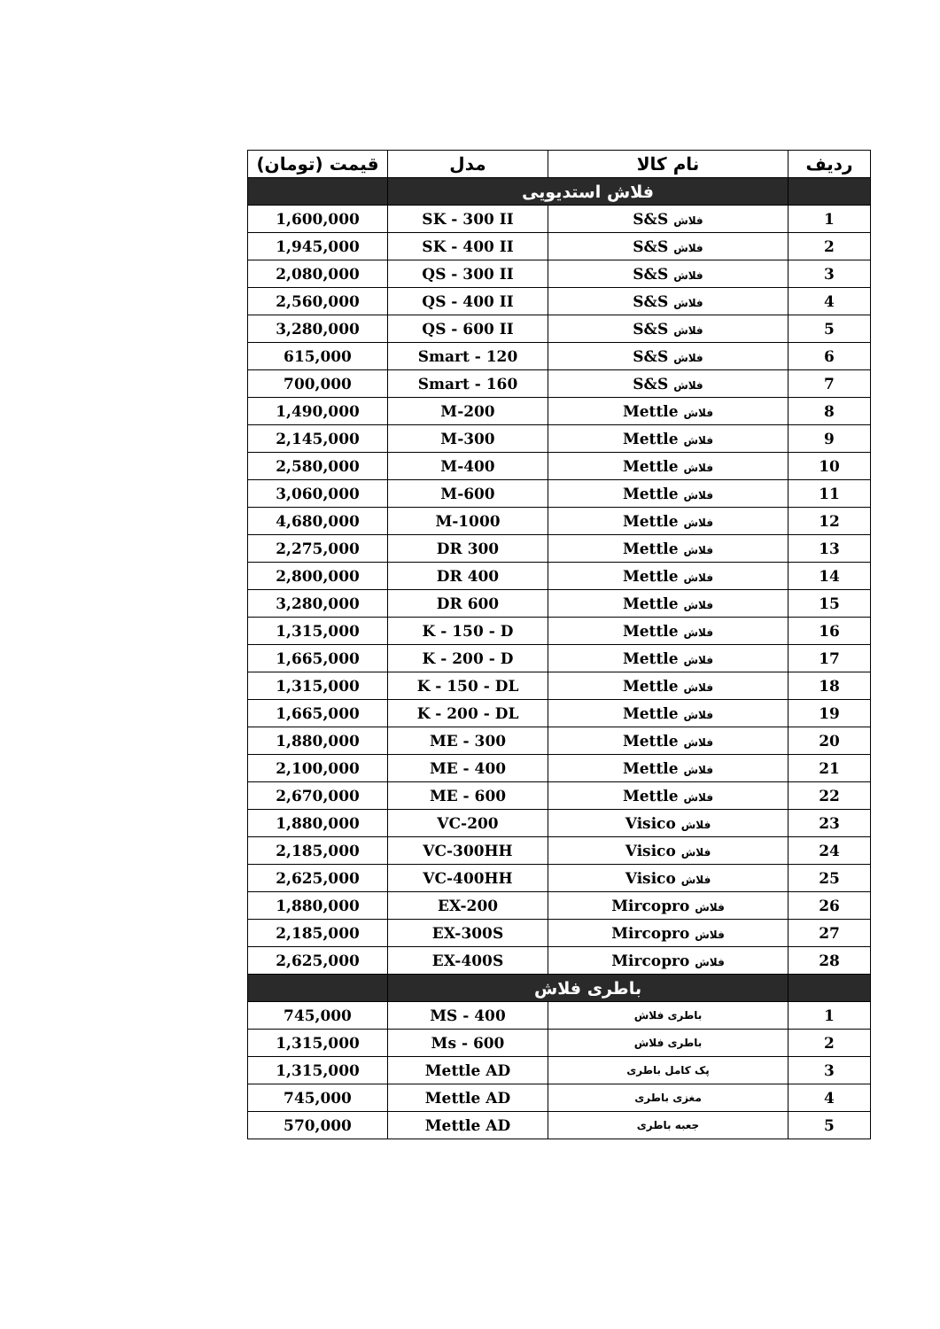| ردیف | نام کالا | مدل | قیمت (تومان) |
| --- | --- | --- | --- |
| | فلاش استدیویی | | |
| 1 | فلاش S&S | SK - 300 II | 1,600,000 |
| 2 | فلاش S&S | SK - 400 II | 1,945,000 |
| 3 | فلاش S&S | QS - 300 II | 2,080,000 |
| 4 | فلاش S&S | QS - 400 II | 2,560,000 |
| 5 | فلاش S&S | QS - 600 II | 3,280,000 |
| 6 | فلاش S&S | Smart - 120 | 615,000 |
| 7 | فلاش S&S | Smart - 160 | 700,000 |
| 8 | فلاش Mettle | M-200 | 1,490,000 |
| 9 | فلاش Mettle | M-300 | 2,145,000 |
| 10 | فلاش Mettle | M-400 | 2,580,000 |
| 11 | فلاش Mettle | M-600 | 3,060,000 |
| 12 | فلاش Mettle | M-1000 | 4,680,000 |
| 13 | فلاش Mettle | 300 DR | 2,275,000 |
| 14 | فلاش Mettle | 400 DR | 2,800,000 |
| 15 | فلاش Mettle | 600 DR | 3,280,000 |
| 16 | فلاش Mettle | K - 150 - D | 1,315,000 |
| 17 | فلاش Mettle | K - 200 - D | 1,665,000 |
| 18 | فلاش Mettle | K - 150 - DL | 1,315,000 |
| 19 | فلاش Mettle | K - 200 - DL | 1,665,000 |
| 20 | فلاش Mettle | ME - 300 | 1,880,000 |
| 21 | فلاش Mettle | ME - 400 | 2,100,000 |
| 22 | فلاش Mettle | ME - 600 | 2,670,000 |
| 23 | فلاش Visico | VC-200 | 1,880,000 |
| 24 | فلاش Visico | VC-300HH | 2,185,000 |
| 25 | فلاش Visico | VC-400HH | 2,625,000 |
| 26 | فلاش Mircopro | EX-200 | 1,880,000 |
| 27 | فلاش Mircopro | EX-300S | 2,185,000 |
| 28 | فلاش Mircopro | EX-400S | 2,625,000 |
| | باطری فلاش | | |
| 1 | باطری فلاش | MS - 400 | 745,000 |
| 2 | باطری فلاش | Ms - 600 | 1,315,000 |
| 3 | پک کامل باطری | Mettle AD | 1,315,000 |
| 4 | مغزی باطری | Mettle AD | 745,000 |
| 5 | جعبه باطری | Mettle AD | 570,000 |